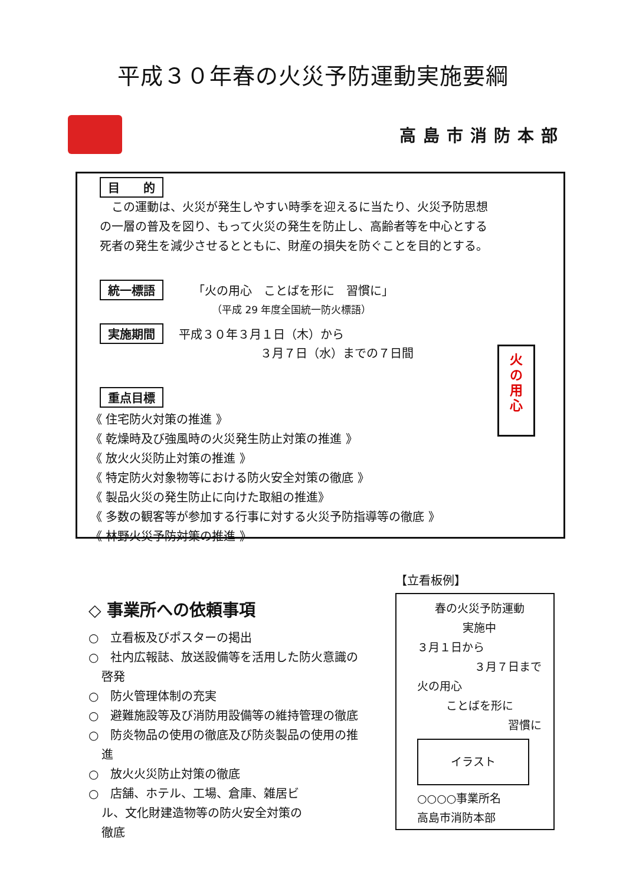平成３０年春の火災予防運動実施要綱
高島市消防本部
目　　的
　この運動は、火災が発生しやすい時季を迎えるに当たり、火災予防思想
の一層の普及を図り、もって火災の発生を防止し、高齢者等を中心とする
死者の発生を減少させるとともに、財産の損失を防ぐことを目的とする。
統一標語 「火の用心　ことばを形に　習慣に」
（平成 29 年度全国統一防火標語）
実施期間 平成３０年３月１日（木）から
３月７日（水）までの７日間
重点目標
《 住宅防火対策の推進 》
《 乾燥時及び強風時の火災発生防止対策の推進 》
《 放火火災防止対策の推進 》
《 特定防火対象物等における防火安全対策の徹底 》
《 製品火災の発生防止に向けた取組の推進》
《 多数の観客等が参加する行事に対する火災予防指導等の徹底 》
《 林野火災予防対策の推進 》
火
の
用
心
◇ 事業所への依頼事項
○　立看板及びポスターの掲出
○　社内広報誌、放送設備等を活用した防火意識の啓発
○　防火管理体制の充実
○　避難施設等及び消防用設備等の維持管理の徹底
○　防炎物品の使用の徹底及び防炎製品の使用の推進
○　放火火災防止対策の徹底
○　店舗、ホテル、工場、倉庫、雑居ビル、文化財建造物等の防火安全対策の徹底
【立看板例】
春の火災予防運動
実施中
３月１日から
３月７日まで
火の用心
ことばを形に
習慣に
イラスト
○○○○事業所名
高島市消防本部